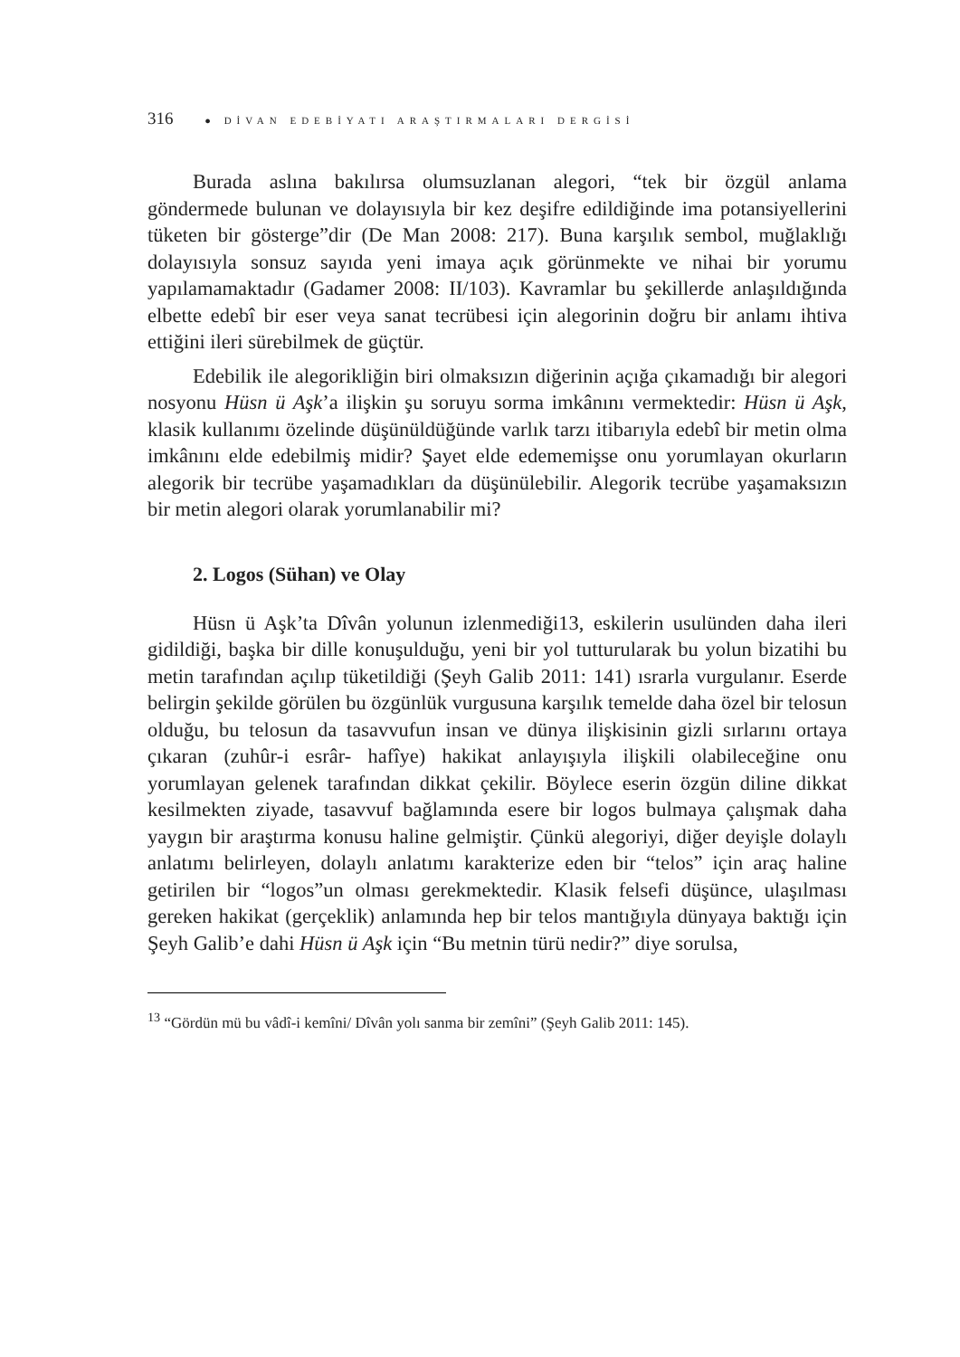316 ● DİVAN EDEBİYATI ARAŞTIRMALARI DERGİSİ
Burada aslına bakılırsa olumsuzlanan alegori, “tek bir özgül anlama göndermede bulunan ve dolayısıyla bir kez deşifre edildiğinde ima potansiyellerini tüketen bir gösterge”dir (De Man 2008: 217). Buna karşılık sembol, muğlaklığı dolayısıyla sonsuz sayıda yeni imaya açık görünmekte ve nihai bir yorumu yapılamamaktadır (Gadamer 2008: II/103). Kavramlar bu şekillerde anlaşıldığında elbette edebî bir eser veya sanat tecrübesi için alegorinin doğru bir anlamı ihtiva ettiğini ileri sürebilmek de güçtür.
Edebilik ile alegorikliğin biri olmaksızın diğerinin açığa çıkamadığı bir alegori nosyonu Hüsn ü Aşk’a ilişkin şu soruyu sorma imkânını vermektedir: Hüsn ü Aşk, klasik kullanımı özelinde düşünüldüğünde varlık tarzı itibarıyla edebî bir metin olma imkânını elde edebilmiş midir? Şayet elde edememişse onu yorumlayan okurların alegorik bir tecrübe yaşamadıkları da düşünülebilir. Alegorik tecrübe yaşamaksızın bir metin alegori olarak yorumlanabilir mi?
2. Logos (Sühan) ve Olay
Hüsn ü Aşk’ta Dîvân yolunun izlenmediği13, eskilerin usulünden daha ileri gidildiği, başka bir dille konuşulduğu, yeni bir yol tutturularak bu yolun bizatihi bu metin tarafından açılıp tüketildiği (Şeyh Galib 2011: 141) ısrarla vurgulanır. Eserde belirgin şekilde görülen bu özgünlük vurgusuna karşılık temelde daha özel bir telosun olduğu, bu telosun da tasavvufun insan ve dünya ilişkisinin gizli sırlarını ortaya çıkaran (zuhûr-i esrâr- hafîye) hakikat anlayışıyla ilişkili olabileceğine onu yorumlayan gelenek tarafından dikkat çekilir. Böylece eserin özgün diline dikkat kesilmekten ziyade, tasavvuf bağlamında esere bir logos bulmaya çalışmak daha yaygın bir araştırma konusu haline gelmiştir. Çünkü alegoriyi, diğer deyişle dolaylı anlatımı belirleyen, dolaylı anlatımı karakterize eden bir “telos” için araç haline getirilen bir “logos”un olması gerekmektedir. Klasik felsefi düşünce, ulaşılması gereken hakikat (gerçeklik) anlamında hep bir telos mantığıyla dünyaya baktığı için Şeyh Galib’e dahi Hüsn ü Aşk için “Bu metnin türü nedir?” diye sorulsa,
<sup>13</sup> “Gördün mü bu vâdî-i kemîni/ Dîvân yolı sanma bir zemîni” (Şeyh Galib 2011: 145).